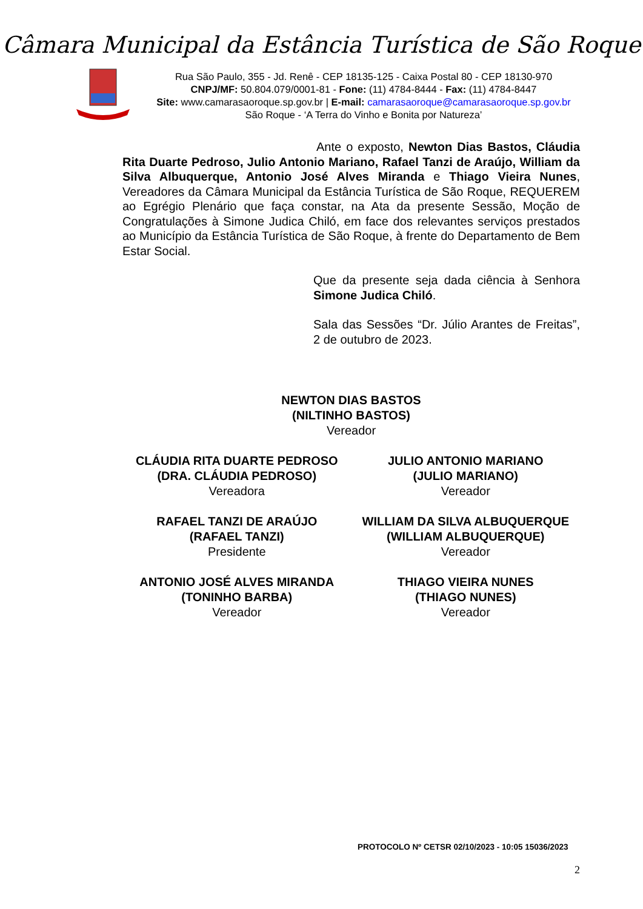Câmara Municipal da Estância Turística de São Roque
Rua São Paulo, 355 - Jd. Renê - CEP 18135-125 - Caixa Postal 80 - CEP 18130-970
CNPJ/MF: 50.804.079/0001-81 - Fone: (11) 4784-8444 - Fax: (11) 4784-8447
Site: www.camarasaoroque.sp.gov.br | E-mail: camarasaoroque@camarasaoroque.sp.gov.br
São Roque - ‘A Terra do Vinho e Bonita por Natureza’
Ante o exposto, Newton Dias Bastos, Cláudia Rita Duarte Pedroso, Julio Antonio Mariano, Rafael Tanzi de Araújo, William da Silva Albuquerque, Antonio José Alves Miranda e Thiago Vieira Nunes, Vereadores da Câmara Municipal da Estância Turística de São Roque, REQUEREM ao Egrégio Plenário que faça constar, na Ata da presente Sessão, Moção de Congratulações à Simone Judica Chiló, em face dos relevantes serviços prestados ao Município da Estância Turística de São Roque, à frente do Departamento de Bem Estar Social.
Que da presente seja dada ciência à Senhora Simone Judica Chiló.
Sala das Sessões “Dr. Júlio Arantes de Freitas”, 2 de outubro de 2023.
NEWTON DIAS BASTOS
(NILTINHO BASTOS)
Vereador
CLÁUDIA RITA DUARTE PEDROSO
(DRA. CLÁUDIA PEDROSO)
Vereadora
JULIO ANTONIO MARIANO
(JULIO MARIANO)
Vereador
RAFAEL TANZI DE ARAÚJO
(RAFAEL TANZI)
Presidente
WILLIAM DA SILVA ALBUQUERQUE
(WILLIAM ALBUQUERQUE)
Vereador
ANTONIO JOSÉ ALVES MIRANDA
(TONINHO BARBA)
Vereador
THIAGO VIEIRA NUNES
(THIAGO NUNES)
Vereador
PROTOCOLO Nº CETSR 02/10/2023 - 10:05 15036/2023
2